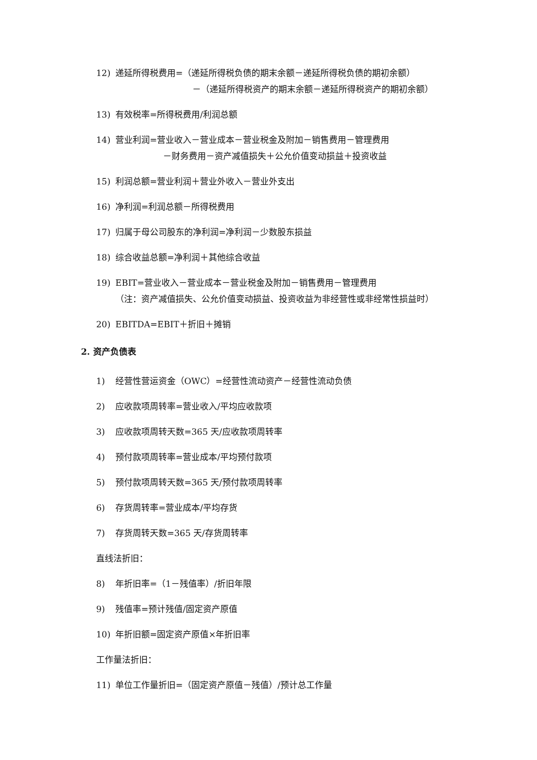12) 递延所得税费用=（递延所得税负债的期末余额－递延所得税负债的期初余额）
－（递延所得税资产的期末余额－递延所得税资产的期初余额）
13) 有效税率=所得税费用/利润总额
14) 营业利润=营业收入－营业成本－营业税金及附加－销售费用－管理费用
－财务费用－资产减值损失＋公允价值变动损益＋投资收益
15) 利润总额=营业利润＋营业外收入－营业外支出
16) 净利润=利润总额－所得税费用
17) 归属于母公司股东的净利润=净利润－少数股东损益
18) 综合收益总额=净利润＋其他综合收益
19) EBIT=营业收入－营业成本－营业税金及附加－销售费用－管理费用
（注：资产减值损失、公允价值变动损益、投资收益为非经营性或非经常性损益时）
20) EBITDA=EBIT＋折旧＋摊销
2. 资产负债表
1) 经营性营运资金（OWC）=经营性流动资产－经营性流动负债
2) 应收款项周转率=营业收入/平均应收款项
3) 应收款项周转天数=365 天/应收款项周转率
4) 预付款项周转率=营业成本/平均预付款项
5) 预付款项周转天数=365 天/预付款项周转率
6) 存货周转率=营业成本/平均存货
7) 存货周转天数=365 天/存货周转率
直线法折旧：
8) 年折旧率=（1－残值率）/折旧年限
9) 残值率=预计残值/固定资产原值
10) 年折旧额=固定资产原值×年折旧率
工作量法折旧：
11) 单位工作量折旧=（固定资产原值－残值）/预计总工作量